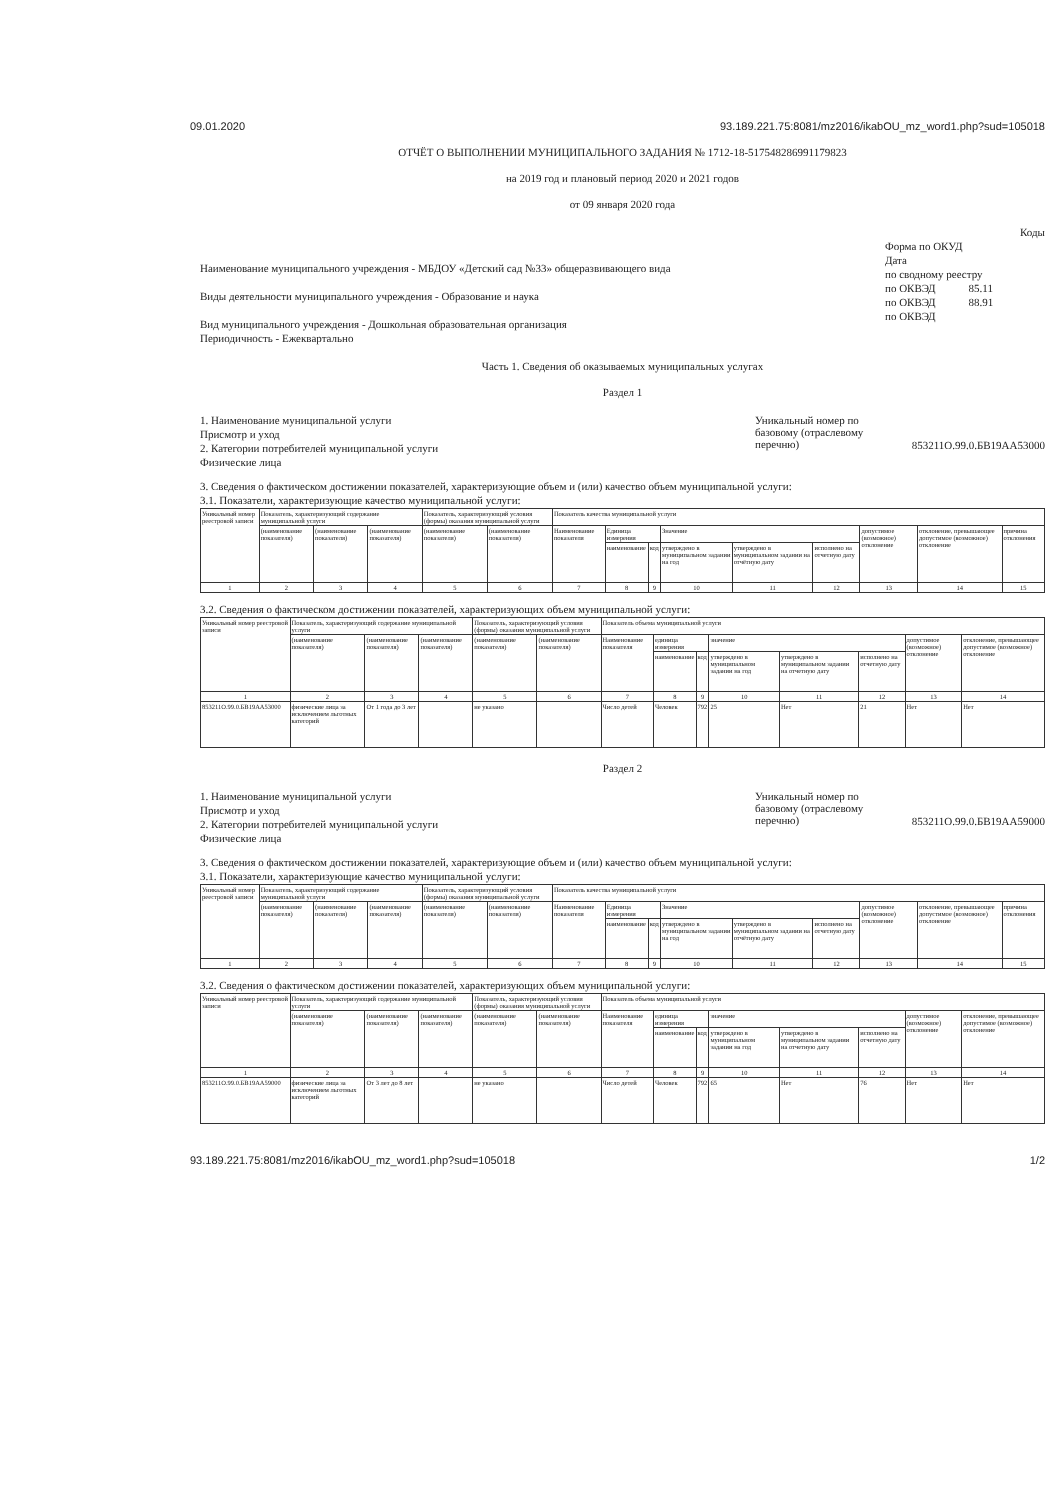09.01.2020 93.189.221.75:8081/mz2016/ikabOU_mz_word1.php?sud=105018
ОТЧЁТ О ВЫПОЛНЕНИИ МУНИЦИПАЛЬНОГО ЗАДАНИЯ № 1712-18-517548286991179823
на 2019 год и плановый период 2020 и 2021 годов
от 09 января 2020 года
Наименование муниципального учреждения - МБДОУ «Детский сад №33» общеразвивающего вида
Виды деятельности муниципального учреждения - Образование и наука
Вид муниципального учреждения - Дошкольная образовательная организация
Периодичность - Ежеквартально
Коды
Форма по ОКУД
Дата
по сводному реестру
по ОКВЭД 85.11
по ОКВЭД 88.91
по ОКВЭД
Часть 1. Сведения об оказываемых муниципальных услугах
Раздел 1
1. Наименование муниципальной услуги
Присмотр и уход
2. Категории потребителей муниципальной услуги
Физические лица
Уникальный номер по базовому (отраслевому перечню)
853211О.99.0.БВ19АА53000
3. Сведения о фактическом достижении показателей, характеризующие объем и (или) качество объем муниципальной услуги:
3.1. Показатели, характеризующие качество муниципальной услуги:
| Уникальный номер реестровой записи | Показатель, характеризующий содержание муниципальной услуги | | | Показатель, характеризующий условия (формы) оказания муниципальной услуги | | Показатель качества муниципальной услуги | | | | | | | | |
| | (наименование показателя) | (наименование показателя) | (наименование показателя) | (наименование показателя) | (наименование показателя) | Наименование показателя | Единица измерения | | Значение | | | допустимое (возможное) отклонение | отклонение, превышающее допустимое (возможное) отклонение | причина отклонения |
| | | | | | | | наименование | код | утверждено в муниципальном задании на год | утверждено в муниципальном задании на отчётную дату | исполнено на отчетную дату | | | |
| 1 | 2 | 3 | 4 | 5 | 6 | 7 | 8 | 9 | 10 | 11 | 12 | 13 | 14 | 15 |
3.2. Сведения о фактическом достижении показателей, характеризующих объем муниципальной услуги:
| Уникальный номер реестровой записи | Показатель, характеризующий содержание муниципальной услуги | | | Показатель, характеризующий условия (формы) оказания муниципальной услуги | | Показатель объема муниципальной услуги | | | | | | | |
| | (наименование показателя) | (наименование показателя) | (наименование показателя) | (наименование показателя) | (наименование показателя) | Наименование показателя | единица измерения | | значение | | | допустимое (возможное) отклонение | отклонение, превышающее допустимое (возможное) отклонение |
| | | | | | | | наименование | код | утверждено в муниципальном задании на год | утверждено в муниципальном задании на отчетную дату | исполнено на отчетную дату | | |
| 1 | 2 | 3 | 4 | 5 | 6 | 7 | 8 | 9 | 10 | 11 | 12 | 13 | 14 |
| 853211О.99.0.БВ19АА53000 | физические лица за исключением льготных категорий | От 1 года до 3 лет | | не указано | | Число детей | Человек | 792 | 25 | Нет | 21 | Нет | Нет |
Раздел 2
1. Наименование муниципальной услуги
Присмотр и уход
2. Категории потребителей муниципальной услуги
Физические лица
Уникальный номер по базовому (отраслевому перечню)
853211О.99.0.БВ19АА59000
3. Сведения о фактическом достижении показателей, характеризующие объем и (или) качество объем муниципальной услуги:
3.1. Показатели, характеризующие качество муниципальной услуги:
| Уникальный номер реестровой записи | Показатель, характеризующий содержание муниципальной услуги | | | Показатель, характеризующий условия (формы) оказания муниципальной услуги | | Показатель качества муниципальной услуги | | | | | | | | |
| | (наименование показателя) | (наименование показателя) | (наименование показателя) | (наименование показателя) | (наименование показателя) | Наименование показателя | Единица измерения | | Значение | | | допустимое (возможное) отклонение | отклонение, превышающее допустимое (возможное) отклонение | причина отклонения |
| | | | | | | | наименование | код | утверждено в муниципальном задании на год | утверждено в муниципальном задании на отчётную дату | исполнено на отчетную дату | | | |
| 1 | 2 | 3 | 4 | 5 | 6 | 7 | 8 | 9 | 10 | 11 | 12 | 13 | 14 | 15 |
3.2. Сведения о фактическом достижении показателей, характеризующих объем муниципальной услуги:
| Уникальный номер реестровой записи | Показатель, характеризующий содержание муниципальной услуги | | | Показатель, характеризующий условия (формы) оказания муниципальной услуги | | Показатель объема муниципальной услуги | | | | | | | |
| | (наименование показателя) | (наименование показателя) | (наименование показателя) | (наименование показателя) | (наименование показателя) | Наименование показателя | единица измерения | | значение | | | допустимое (возможное) отклонение | отклонение, превышающее допустимое (возможное) отклонение |
| | | | | | | | наименование | код | утверждено в муниципальном задании на год | утверждено в муниципальном задании на отчетную дату | исполнено на отчетную дату | | |
| 1 | 2 | 3 | 4 | 5 | 6 | 7 | 8 | 9 | 10 | 11 | 12 | 13 | 14 |
| 853211О.99.0.БВ19АА59000 | физические лица за исключением льготных категорий | От 3 лет до 8 лет | | не указано | | Число детей | Человек | 792 | 65 | Нет | 76 | Нет | Нет |
93.189.221.75:8081/mz2016/ikabOU_mz_word1.php?sud=105018 1/2